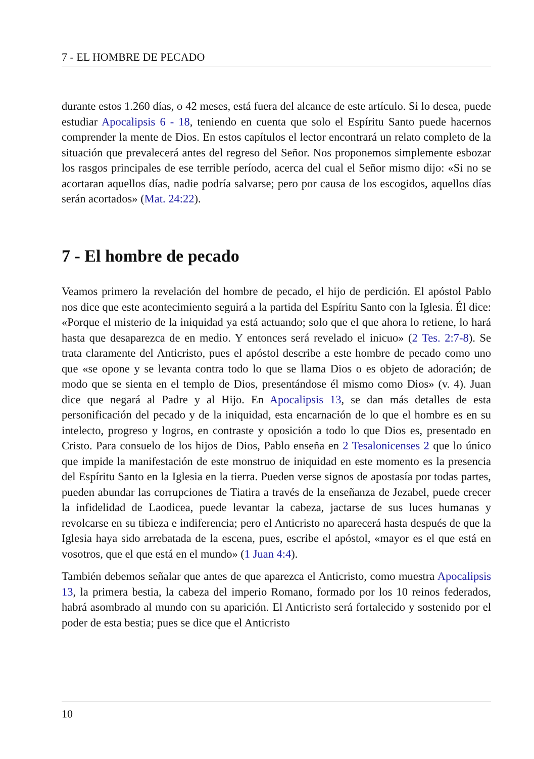7 - EL HOMBRE DE PECADO
durante estos 1.260 días, o 42 meses, está fuera del alcance de este artículo. Si lo desea, puede estudiar Apocalipsis 6 - 18, teniendo en cuenta que solo el Espíritu Santo puede hacernos comprender la mente de Dios. En estos capítulos el lector encontrará un relato completo de la situación que prevalecerá antes del regreso del Señor. Nos proponemos simplemente esbozar los rasgos principales de ese terrible período, acerca del cual el Señor mismo dijo: «Si no se acortaran aquellos días, nadie podría salvarse; pero por causa de los escogidos, aquellos días serán acortados» (Mat. 24:22).
7 - El hombre de pecado
Veamos primero la revelación del hombre de pecado, el hijo de perdición. El apóstol Pablo nos dice que este acontecimiento seguirá a la partida del Espíritu Santo con la Iglesia. Él dice: «Porque el misterio de la iniquidad ya está actuando; solo que el que ahora lo retiene, lo hará hasta que desaparezca de en medio. Y entonces será revelado el inicuo» (2 Tes. 2:7-8). Se trata claramente del Anticristo, pues el apóstol describe a este hombre de pecado como uno que «se opone y se levanta contra todo lo que se llama Dios o es objeto de adoración; de modo que se sienta en el templo de Dios, presentándose él mismo como Dios» (v. 4). Juan dice que negará al Padre y al Hijo. En Apocalipsis 13, se dan más detalles de esta personificación del pecado y de la iniquidad, esta encarnación de lo que el hombre es en su intelecto, progreso y logros, en contraste y oposición a todo lo que Dios es, presentado en Cristo. Para consuelo de los hijos de Dios, Pablo enseña en 2 Tesalonicenses 2 que lo único que impide la manifestación de este monstruo de iniquidad en este momento es la presencia del Espíritu Santo en la Iglesia en la tierra. Pueden verse signos de apostasía por todas partes, pueden abundar las corrupciones de Tiatira a través de la enseñanza de Jezabel, puede crecer la infidelidad de Laodicea, puede levantar la cabeza, jactarse de sus luces humanas y revolcarse en su tibieza e indiferencia; pero el Anticristo no aparecerá hasta después de que la Iglesia haya sido arrebatada de la escena, pues, escribe el apóstol, «mayor es el que está en vosotros, que el que está en el mundo» (1 Juan 4:4).
También debemos señalar que antes de que aparezca el Anticristo, como muestra Apocalipsis 13, la primera bestia, la cabeza del imperio Romano, formado por los 10 reinos federados, habrá asombrado al mundo con su aparición. El Anticristo será fortalecido y sostenido por el poder de esta bestia; pues se dice que el Anticristo
10